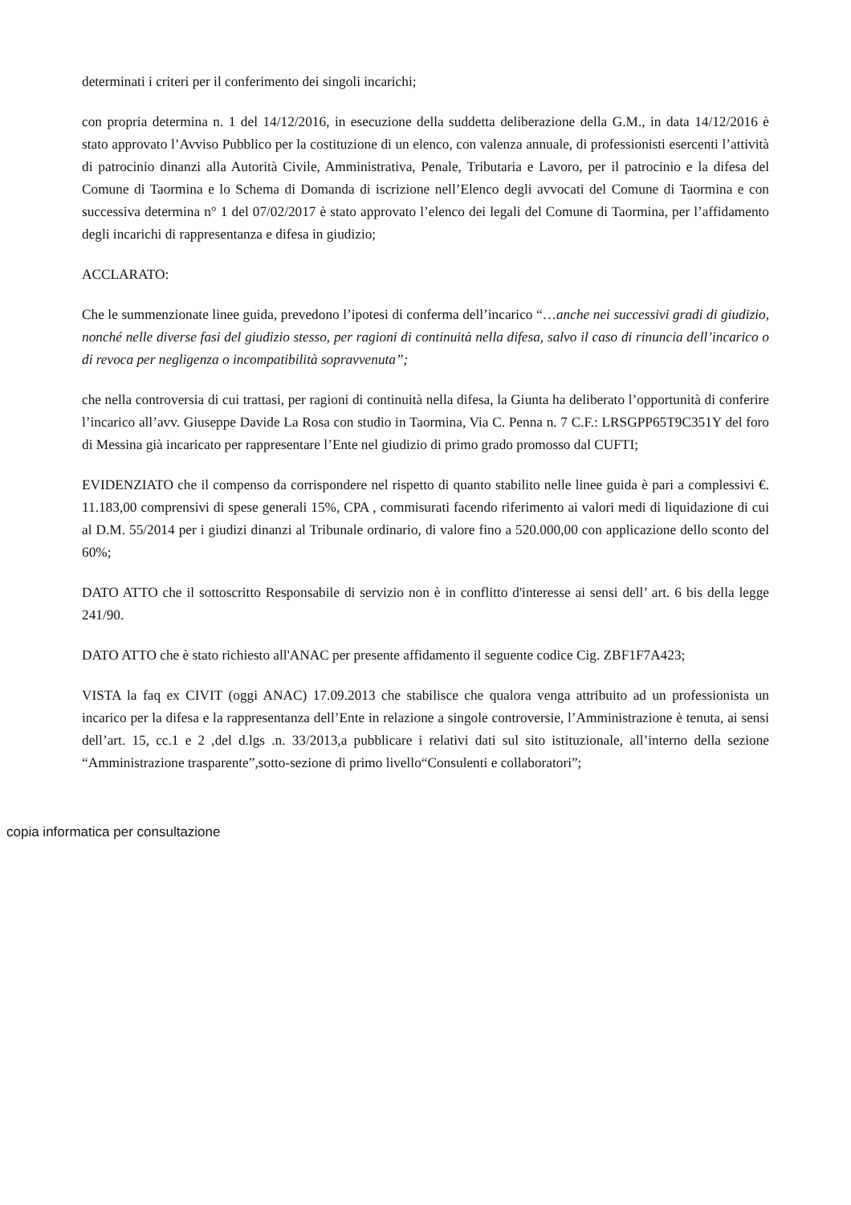determinati i criteri per il conferimento dei singoli incarichi;
con propria determina n. 1 del 14/12/2016, in esecuzione della suddetta deliberazione della G.M., in data 14/12/2016 è stato approvato l’Avviso Pubblico per la costituzione di un elenco, con valenza annuale, di professionisti esercenti l’attività di patrocinio dinanzi alla Autorità Civile, Amministrativa, Penale, Tributaria e Lavoro, per il patrocinio e la difesa del Comune di Taormina e lo Schema di Domanda di iscrizione nell’Elenco degli avvocati del Comune di Taormina e con successiva determina n° 1 del 07/02/2017 è stato approvato l’elenco dei legali del Comune di Taormina, per l’affidamento degli incarichi di rappresentanza e difesa in giudizio;
ACCLARATO:
Che le summenzionate linee guida, prevedono l’ipotesi di conferma dell’incarico “…anche nei successivi gradi di giudizio, nonché nelle diverse fasi del giudizio stesso, per ragioni di continuità nella difesa, salvo il caso di rinuncia dell’incarico o di revoca per negligenza o incompatibilità sopravvenuta”;
che nella controversia di cui trattasi, per ragioni di continuità nella difesa, la Giunta ha deliberato l’opportunità di conferire l’incarico all’avv. Giuseppe Davide La Rosa con studio in Taormina, Via C. Penna n. 7 C.F.: LRSGPP65T9C351Y del foro di Messina già incaricato per rappresentare l’Ente nel giudizio di primo grado promosso dal CUFTI;
EVIDENZIATO che il compenso da corrispondere nel rispetto di quanto stabilito nelle linee guida è pari a complessivi €. 11.183,00 comprensivi di spese generali 15%, CPA , commisurati facendo riferimento ai valori medi di liquidazione di cui al D.M. 55/2014 per i giudizi dinanzi al Tribunale ordinario, di valore fino a 520.000,00 con applicazione dello sconto del 60%;
DATO ATTO che il sottoscritto Responsabile di servizio non è in conflitto d'interesse ai sensi dell’ art. 6 bis della legge 241/90.
DATO ATTO che è stato richiesto all'ANAC per presente affidamento il seguente codice Cig. ZBF1F7A423;
VISTA la faq ex CIVIT (oggi ANAC) 17.09.2013 che stabilisce che qualora venga attribuito ad un professionista un incarico per la difesa e la rappresentanza dell’Ente in relazione a singole controversie, l’Amministrazione è tenuta, ai sensi dell’art. 15, cc.1 e 2 ,del d.lgs .n. 33/2013,a pubblicare i relativi dati sul sito istituzionale, all’interno della sezione “Amministrazione trasparente”,sotto-sezione di primo livello“Consulenti e collaboratori”;
copia informatica per consultazione